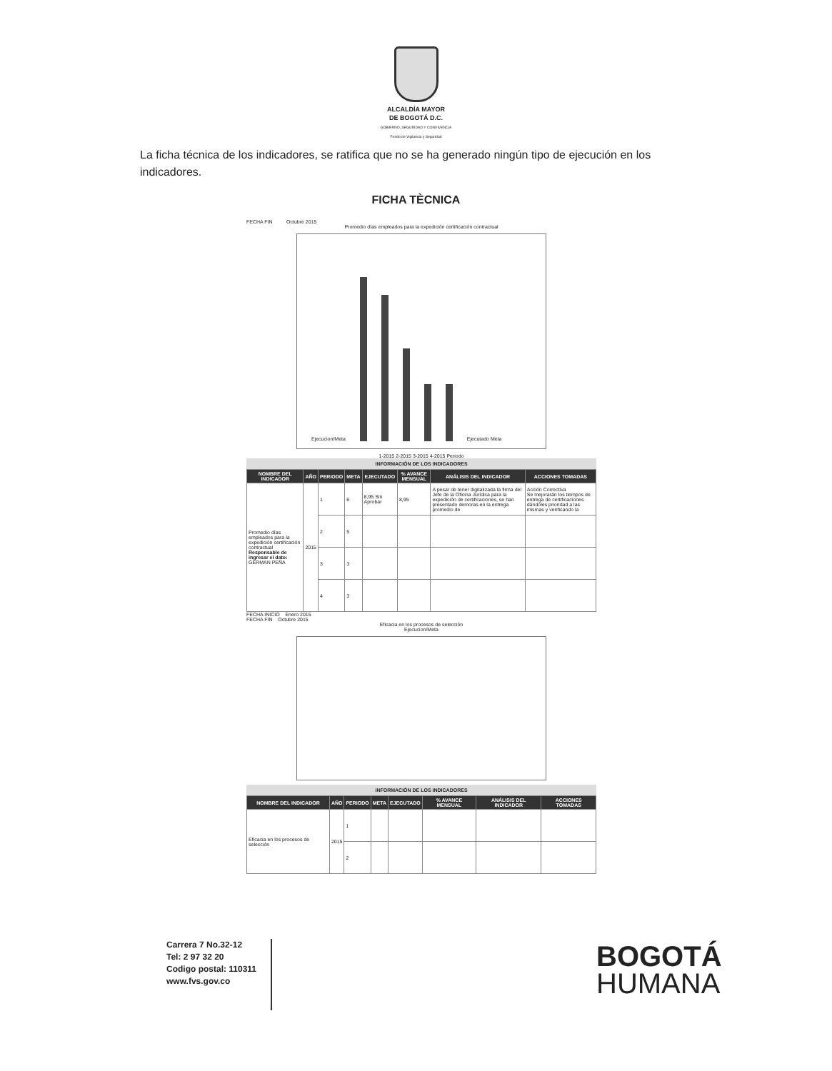ALCALDÍA MAYOR
DE BOGOTÁ D.C.
GOBIERNO, SEGURIDAD Y CONVIVENCIA
Fondo de Vigilancia y Seguridad
La ficha técnica de los indicadores, se ratifica que no se ha generado ningún tipo de ejecución en los indicadores.
FICHA TÈCNICA
FECHA FIN Octubre 2015
Promedio días empleados para la expedición certificación contractual
Ejecucion/Meta
Ejecutado Meta
1-2015 2-2015 3-2015 4-2015 Periodo
INFORMACIÓN DE LOS INDICADORES
| NOMBRE DEL INDICADOR | AÑO | PERIODO | META | EJECUTADO | % AVANCE MENSUAL | ANÁLISIS DEL INDICADOR | ACCIONES TOMADAS |
| --- | --- | --- | --- | --- | --- | --- | --- |
| Promedio días empleados para la expedición certificación contractual Responsable de ingresar el dato: GERMAN PEÑA | 2015 | 1 | 6 | 8,95 Sin Aprobar | 8,95 | A pesar de tener digitalizada la firma del Jefe de la Oficina Jurídica para la expedición de certificaciones, se han presentado demoras en la entrega promedio de | Acción Correctiva Se mejorarán los tiempos de entrega de certificaciones dándoles prioridad a las mismas y verificando la |
| | | 2 | 5 | | | | |
| | | 3 | 3 | | | | |
| | | 4 | 3 | | | | |
FECHA INICIO Enero 2015
FECHA FIN Octubre 2015
Eficacia en los procesos de selección
Ejecucion/Meta
INFORMACIÓN DE LOS INDICADORES
| NOMBRE DEL INDICADOR | AÑO | PERIODO | META | EJECUTADO | % AVANCE MENSUAL | ANÁLISIS DEL INDICADOR | ACCIONES TOMADAS |
| --- | --- | --- | --- | --- | --- | --- | --- |
| Eficacia en los procesos de selección | 2015 | 1 | | | | | |
| | | 2 | | | | | |
Carrera 7 No.32-12
Tel: 2 97 32 20
Codigo postal: 110311
www.fvs.gov.co
BOGOTÁ
HUMANA